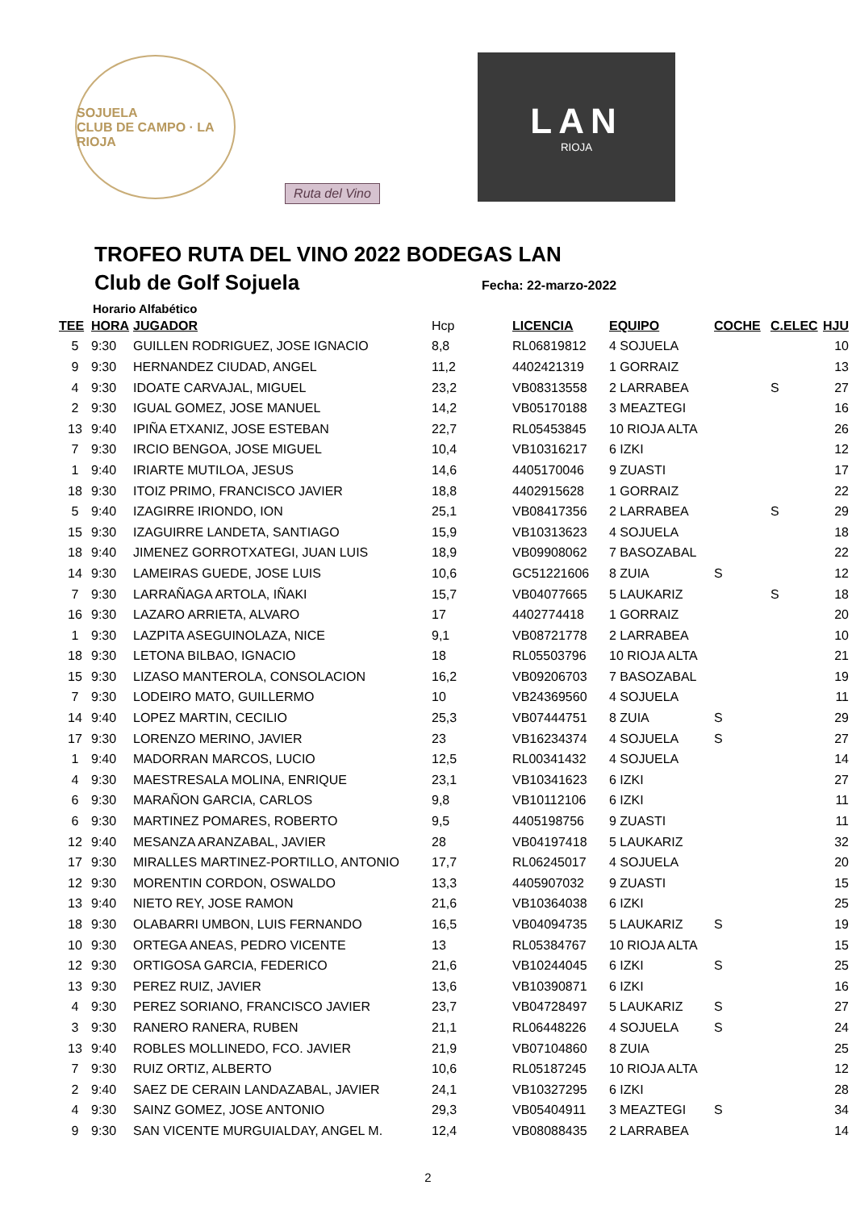SOJUELA
CLUB DE CAMPO · LA RIOJA
Ruta del Vino
LAN
RIOJA
TROFEO RUTA DEL VINO 2022 BODEGAS LAN
Club de Golf Sojuela Fecha: 22-marzo-2022
Horario Alfabético
| TEE | HORA | JUGADOR | Hcp | LICENCIA | EQUIPO | COCHE | C.ELEC | HJU |
| --- | --- | --- | --- | --- | --- | --- | --- | --- |
| 5 | 9:30 | GUILLEN RODRIGUEZ, JOSE IGNACIO | 8,8 | RL06819812 | 4 SOJUELA | | | 10 |
| 9 | 9:30 | HERNANDEZ CIUDAD, ANGEL | 11,2 | 4402421319 | 1 GORRAIZ | | | 13 |
| 4 | 9:30 | IDOATE CARVAJAL, MIGUEL | 23,2 | VB08313558 | 2 LARRABEA | | S | 27 |
| 2 | 9:30 | IGUAL GOMEZ, JOSE MANUEL | 14,2 | VB05170188 | 3 MEAZTEGI | | | 16 |
| 13 | 9:40 | IPIÑA ETXANIZ, JOSE ESTEBAN | 22,7 | RL05453845 | 10 RIOJA ALTA | | | 26 |
| 7 | 9:30 | IRCIO BENGOA, JOSE MIGUEL | 10,4 | VB10316217 | 6 IZKI | | | 12 |
| 1 | 9:40 | IRIARTE MUTILOA, JESUS | 14,6 | 4405170046 | 9 ZUASTI | | | 17 |
| 18 | 9:30 | ITOIZ PRIMO, FRANCISCO JAVIER | 18,8 | 4402915628 | 1 GORRAIZ | | | 22 |
| 5 | 9:40 | IZAGIRRE IRIONDO, ION | 25,1 | VB08417356 | 2 LARRABEA | | S | 29 |
| 15 | 9:30 | IZAGUIRRE LANDETA, SANTIAGO | 15,9 | VB10313623 | 4 SOJUELA | | | 18 |
| 18 | 9:40 | JIMENEZ GORROTXATEGI, JUAN LUIS | 18,9 | VB09908062 | 7 BASOZABAL | | | 22 |
| 14 | 9:30 | LAMEIRAS GUEDE, JOSE LUIS | 10,6 | GC51221606 | 8 ZUIA | S | | 12 |
| 7 | 9:30 | LARRAÑAGA ARTOLA, IÑAKI | 15,7 | VB04077665 | 5 LAUKARIZ | | S | 18 |
| 16 | 9:30 | LAZARO ARRIETA, ALVARO | 17 | 4402774418 | 1 GORRAIZ | | | 20 |
| 1 | 9:30 | LAZPITA ASEGUINOLAZA, NICE | 9,1 | VB08721778 | 2 LARRABEA | | | 10 |
| 18 | 9:30 | LETONA BILBAO, IGNACIO | 18 | RL05503796 | 10 RIOJA ALTA | | | 21 |
| 15 | 9:30 | LIZASO MANTEROLA, CONSOLACION | 16,2 | VB09206703 | 7 BASOZABAL | | | 19 |
| 7 | 9:30 | LODEIRO MATO, GUILLERMO | 10 | VB24369560 | 4 SOJUELA | | | 11 |
| 14 | 9:40 | LOPEZ MARTIN, CECILIO | 25,3 | VB07444751 | 8 ZUIA | S | | 29 |
| 17 | 9:30 | LORENZO MERINO, JAVIER | 23 | VB16234374 | 4 SOJUELA | S | | 27 |
| 1 | 9:40 | MADORRAN MARCOS, LUCIO | 12,5 | RL00341432 | 4 SOJUELA | | | 14 |
| 4 | 9:30 | MAESTRESALA MOLINA, ENRIQUE | 23,1 | VB10341623 | 6 IZKI | | | 27 |
| 6 | 9:30 | MARAÑON GARCIA, CARLOS | 9,8 | VB10112106 | 6 IZKI | | | 11 |
| 6 | 9:30 | MARTINEZ POMARES, ROBERTO | 9,5 | 4405198756 | 9 ZUASTI | | | 11 |
| 12 | 9:40 | MESANZA ARANZABAL, JAVIER | 28 | VB04197418 | 5 LAUKARIZ | | | 32 |
| 17 | 9:30 | MIRALLES MARTINEZ-PORTILLO, ANTONIO | 17,7 | RL06245017 | 4 SOJUELA | | | 20 |
| 12 | 9:30 | MORENTIN CORDON, OSWALDO | 13,3 | 4405907032 | 9 ZUASTI | | | 15 |
| 13 | 9:40 | NIETO REY, JOSE RAMON | 21,6 | VB10364038 | 6 IZKI | | | 25 |
| 18 | 9:30 | OLABARRI UMBON, LUIS FERNANDO | 16,5 | VB04094735 | 5 LAUKARIZ | S | | 19 |
| 10 | 9:30 | ORTEGA ANEAS, PEDRO VICENTE | 13 | RL05384767 | 10 RIOJA ALTA | | | 15 |
| 12 | 9:30 | ORTIGOSA GARCIA, FEDERICO | 21,6 | VB10244045 | 6 IZKI | S | | 25 |
| 13 | 9:30 | PEREZ RUIZ, JAVIER | 13,6 | VB10390871 | 6 IZKI | | | 16 |
| 4 | 9:30 | PEREZ SORIANO, FRANCISCO JAVIER | 23,7 | VB04728497 | 5 LAUKARIZ | S | | 27 |
| 3 | 9:30 | RANERO RANERA, RUBEN | 21,1 | RL06448226 | 4 SOJUELA | S | | 24 |
| 13 | 9:40 | ROBLES MOLLINEDO, FCO. JAVIER | 21,9 | VB07104860 | 8 ZUIA | | | 25 |
| 7 | 9:30 | RUIZ ORTIZ, ALBERTO | 10,6 | RL05187245 | 10 RIOJA ALTA | | | 12 |
| 2 | 9:40 | SAEZ DE CERAIN LANDAZABAL, JAVIER | 24,1 | VB10327295 | 6 IZKI | | | 28 |
| 4 | 9:30 | SAINZ GOMEZ, JOSE ANTONIO | 29,3 | VB05404911 | 3 MEAZTEGI | S | | 34 |
| 9 | 9:30 | SAN VICENTE MURGUIALDAY, ANGEL M. | 12,4 | VB08088435 | 2 LARRABEA | | | 14 |
2